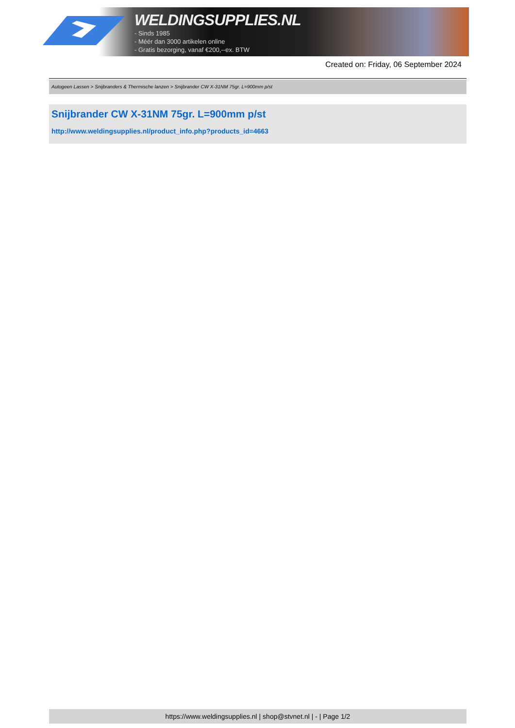WELDINGSUPPLIES.NL
- Sinds 1985
- Méér dan 3000 artikelen online
- Gratis bezorging, vanaf €200,--ex. BTW
Created on: Friday, 06 September 2024
Autogeen Lassen > Snijbranders & Thermische lanzen > Snijbrander CW X-31NM 75gr. L=900mm p/st
Snijbrander CW X-31NM 75gr. L=900mm p/st
http://www.weldingsupplies.nl/product_info.php?products_id=4663
https://www.weldingsupplies.nl | shop@stvnet.nl | - | Page 1/2